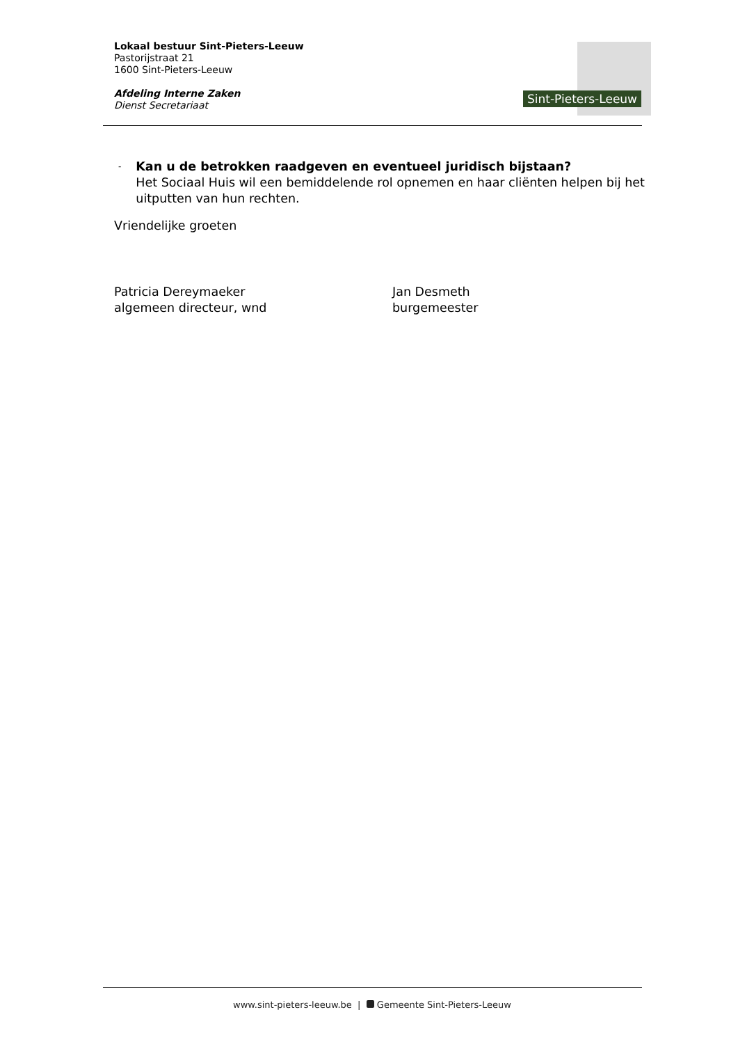Lokaal bestuur Sint-Pieters-Leeuw
Pastorijstraat 21
1600 Sint-Pieters-Leeuw
Afdeling Interne Zaken
Dienst Secretariaat
Sint-Pieters-Leeuw
-
Kan u de betrokken raadgeven en eventueel juridisch bijstaan?
Het Sociaal Huis wil een bemiddelende rol opnemen en haar cliënten helpen bij het uitputten van hun rechten.
Vriendelijke groeten
Patricia Dereymaeker
algemeen directeur, wnd
Jan Desmeth
burgemeester
www.sint-pieters-leeuw.be | Gemeente Sint-Pieters-Leeuw